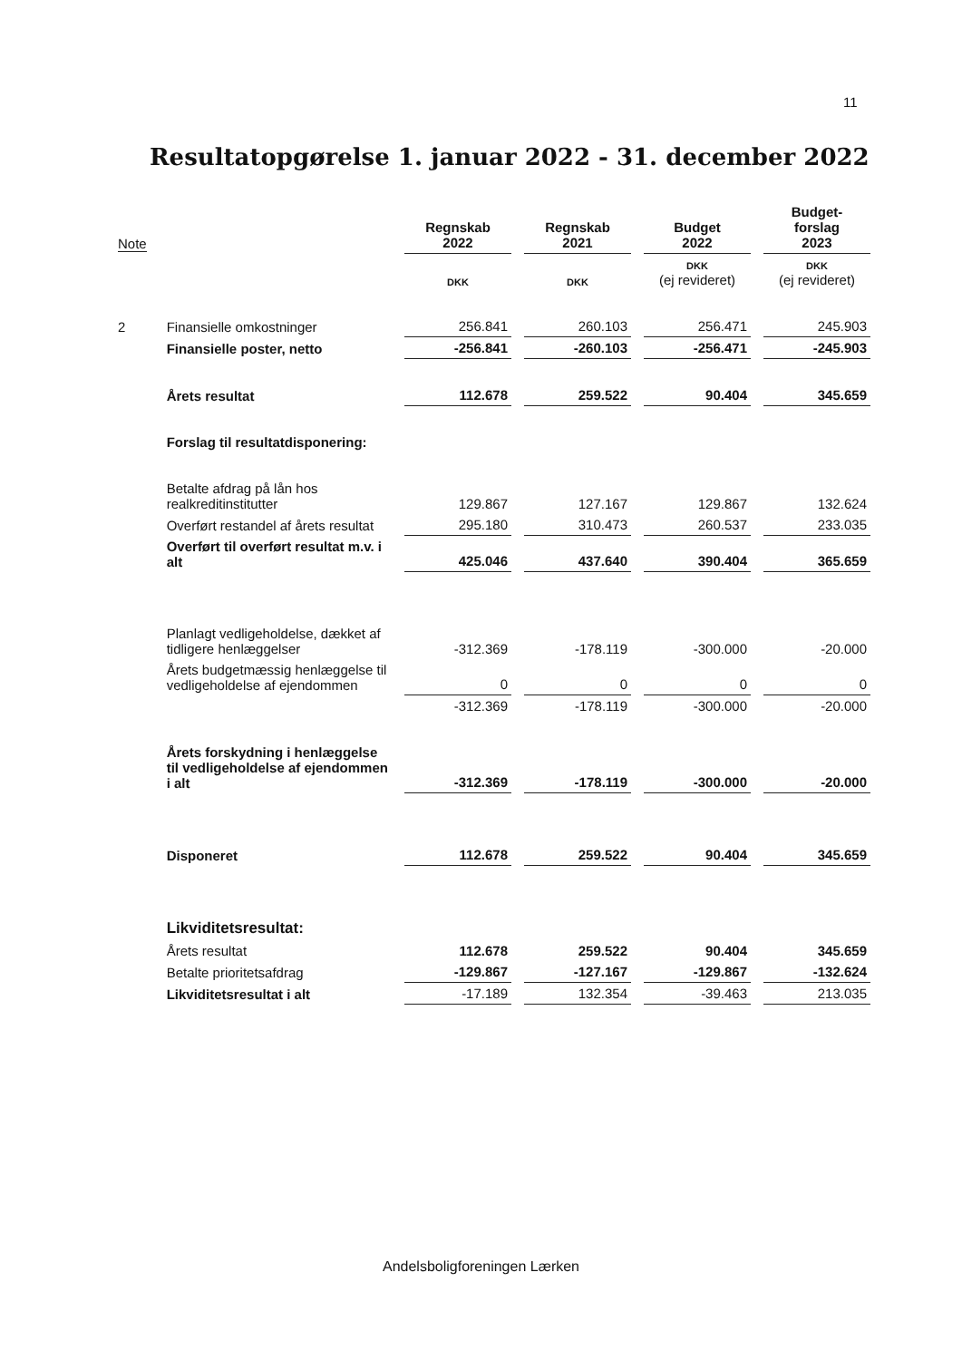11
Resultatopgørelse 1. januar 2022 - 31. december 2022
| Note | | Regnskab 2022 | Regnskab 2021 | Budget 2022 | Budget- forslag 2023 |
| --- | --- | --- | --- | --- | --- |
| | | DKK | DKK | DKK (ej revideret) | DKK (ej revideret) |
| 2 | Finansielle omkostninger | 256.841 | 260.103 | 256.471 | 245.903 |
| | Finansielle poster, netto | -256.841 | -260.103 | -256.471 | -245.903 |
| | Årets resultat | 112.678 | 259.522 | 90.404 | 345.659 |
| | Forslag til resultatdisponering: | | | | |
| | Betalte afdrag på lån hos realkreditinstitutter | 129.867 | 127.167 | 129.867 | 132.624 |
| | Overført restandel af årets resultat | 295.180 | 310.473 | 260.537 | 233.035 |
| | Overført til overført resultat m.v. i alt | 425.046 | 437.640 | 390.404 | 365.659 |
| | Planlagt vedligeholdelse, dækket af tidligere henlæggelser | -312.369 | -178.119 | -300.000 | -20.000 |
| | Årets budgetmæssig henlæggelse til vedligeholdelse af ejendommen | 0 | 0 | 0 | 0 |
| | | -312.369 | -178.119 | -300.000 | -20.000 |
| | Årets forskydning i henlæggelse til vedligeholdelse af ejendommen i alt | -312.369 | -178.119 | -300.000 | -20.000 |
| | Disponeret | 112.678 | 259.522 | 90.404 | 345.659 |
| | Likviditetsresultat: | | | | |
| | Årets resultat | 112.678 | 259.522 | 90.404 | 345.659 |
| | Betalte prioritetsafdrag | -129.867 | -127.167 | -129.867 | -132.624 |
| | Likviditetsresultat i alt | -17.189 | 132.354 | -39.463 | 213.035 |
Andelsboligforeningen Lærken